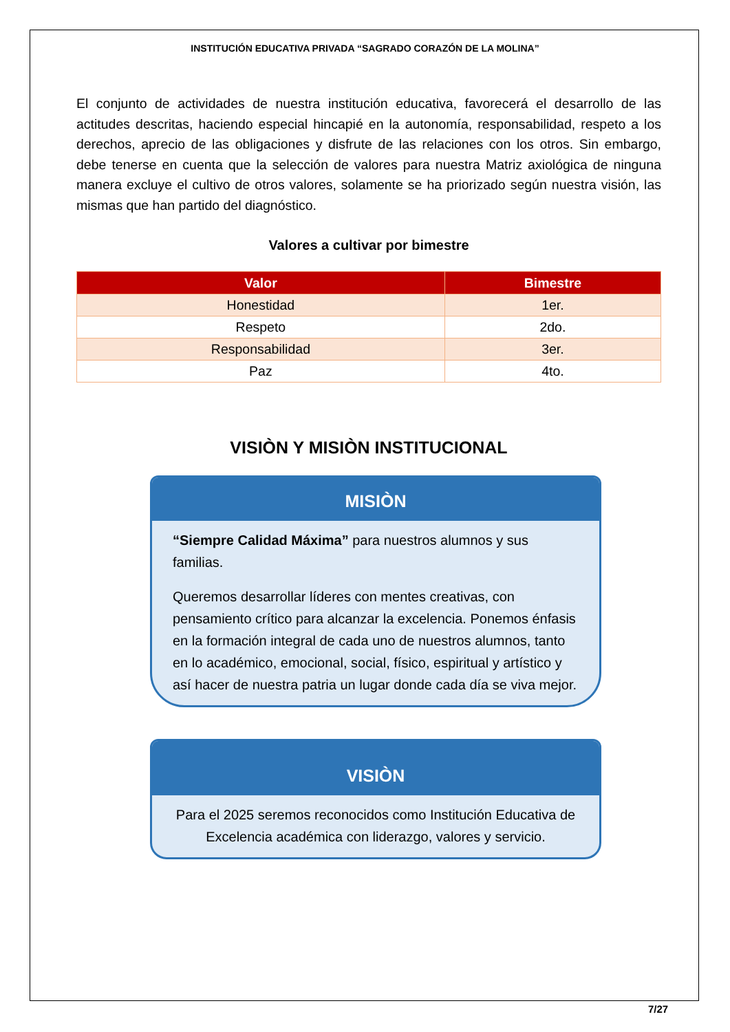INSTITUCIÓN EDUCATIVA PRIVADA “SAGRADO CORAZÓN DE LA MOLINA”
El conjunto de actividades de nuestra institución educativa, favorecerá el desarrollo de las actitudes descritas, haciendo especial hincapié en la autonomía, responsabilidad, respeto a los derechos, aprecio de las obligaciones y disfrute de las relaciones con los otros. Sin embargo, debe tenerse en cuenta que la selección de valores para nuestra Matriz axiológica de ninguna manera excluye el cultivo de otros valores, solamente se ha priorizado según nuestra visión, las mismas que han partido del diagnóstico.
Valores a cultivar por bimestre
| Valor | Bimestre |
| --- | --- |
| Honestidad | 1er. |
| Respeto | 2do. |
| Responsabilidad | 3er. |
| Paz | 4to. |
VISIÒN Y MISIÒN INSTITUCIONAL
MISIÒN
“Siempre Calidad Máxima” para nuestros alumnos y sus familias.
Queremos desarrollar líderes con mentes creativas, con pensamiento crítico para alcanzar la excelencia. Ponemos énfasis en la formación integral de cada uno de nuestros alumnos, tanto en lo académico, emocional, social, físico, espiritual y artístico y así hacer de nuestra patria un lugar donde cada día se viva mejor.
VISIÒN
Para el 2025 seremos reconocidos como Institución Educativa de Excelencia académica con liderazgo, valores y servicio.
7/27